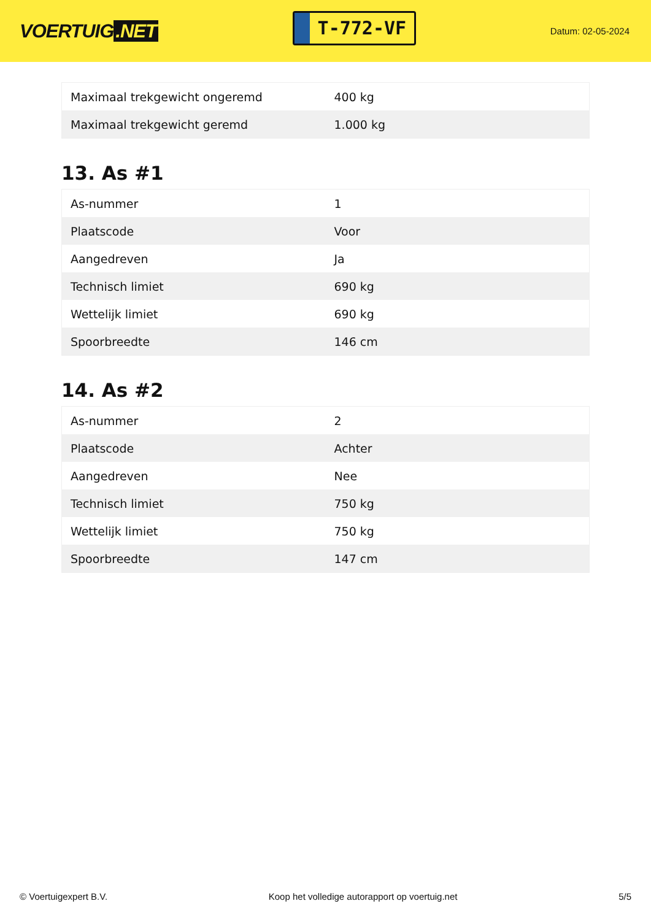VOERTUIG.NET
T-772-VF
Datum: 02-05-2024
| Maximaal trekgewicht ongeremd | 400 kg |
| Maximaal trekgewicht geremd | 1.000 kg |
13. As #1
| As-nummer | 1 |
| Plaatscode | Voor |
| Aangedreven | Ja |
| Technisch limiet | 690 kg |
| Wettelijk limiet | 690 kg |
| Spoorbreedte | 146 cm |
14. As #2
| As-nummer | 2 |
| Plaatscode | Achter |
| Aangedreven | Nee |
| Technisch limiet | 750 kg |
| Wettelijk limiet | 750 kg |
| Spoorbreedte | 147 cm |
© Voertuigexpert B.V. Koop het volledige autorapport op voertuig.net 5/5